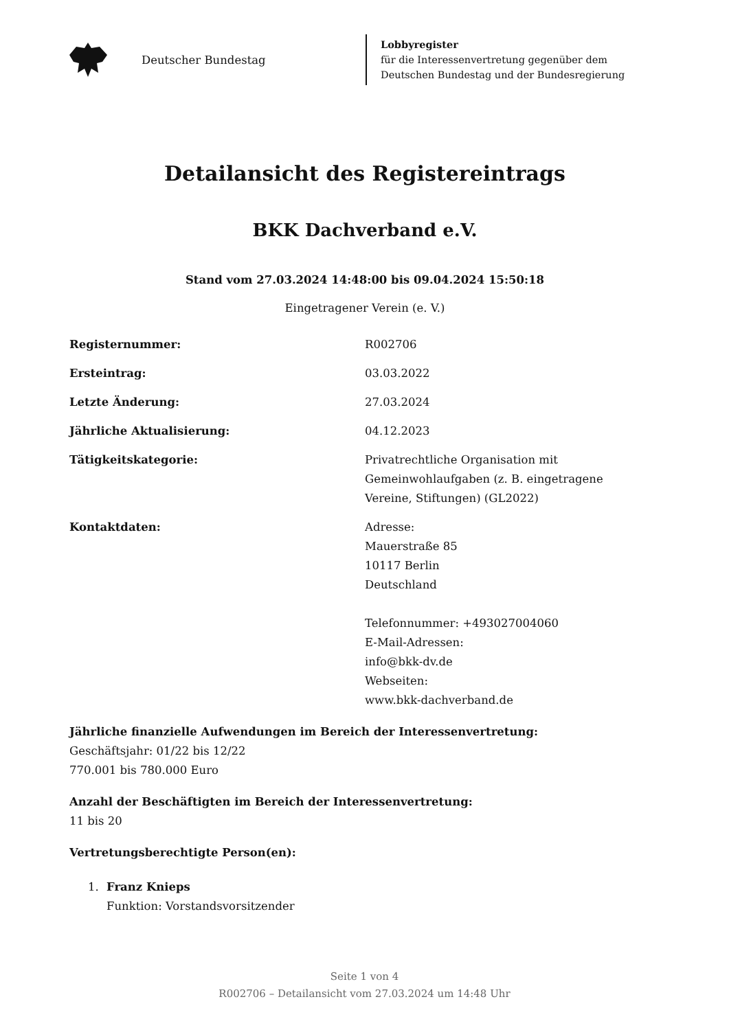Deutscher Bundestag
Lobbyregister
für die Interessenvertretung gegenüber dem
Deutschen Bundestag und der Bundesregierung
Detailansicht des Registereintrags
BKK Dachverband e.V.
Stand vom 27.03.2024 14:48:00 bis 09.04.2024 15:50:18
Eingetragener Verein (e. V.)
Registernummer: R002706
Ersteintrag: 03.03.2022
Letzte Änderung: 27.03.2024
Jährliche Aktualisierung: 04.12.2023
Tätigkeitskategorie: Privatrechtliche Organisation mit
Gemeinwohlaufgaben (z. B. eingetragene
Vereine, Stiftungen) (GL2022)
Kontaktdaten: Adresse:
Mauerstraße 85
10117 Berlin
Deutschland
Telefonnummer: +493027004060
E-Mail-Adressen:
info@bkk-dv.de
Webseiten:
www.bkk-dachverband.de
Jährliche finanzielle Aufwendungen im Bereich der Interessenvertretung:
Geschäftsjahr: 01/22 bis 12/22
770.001 bis 780.000 Euro
Anzahl der Beschäftigten im Bereich der Interessenvertretung:
11 bis 20
Vertretungsberechtigte Person(en):
1. Franz Knieps
Funktion: Vorstandsvorsitzender
Seite 1 von 4
R002706 – Detailansicht vom 27.03.2024 um 14:48 Uhr